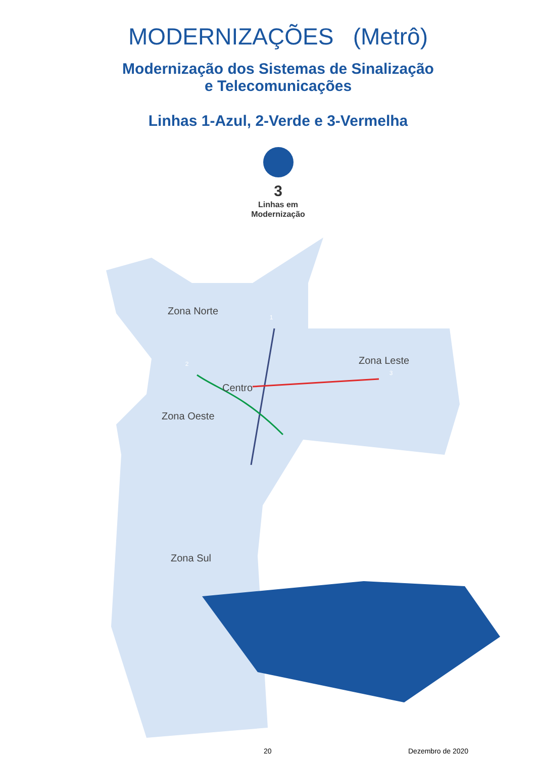MODERNIZAÇÕES (Metrô)
Modernização dos Sistemas de Sinalização
e Telecomunicações
Linhas 1-Azul, 2-Verde e 3-Vermelha
3
Linhas em
Modernização
Zona Norte
Zona Leste
Centro
Zona Oeste
Zona Sul
1
2
3
20 Dezembro de 2020